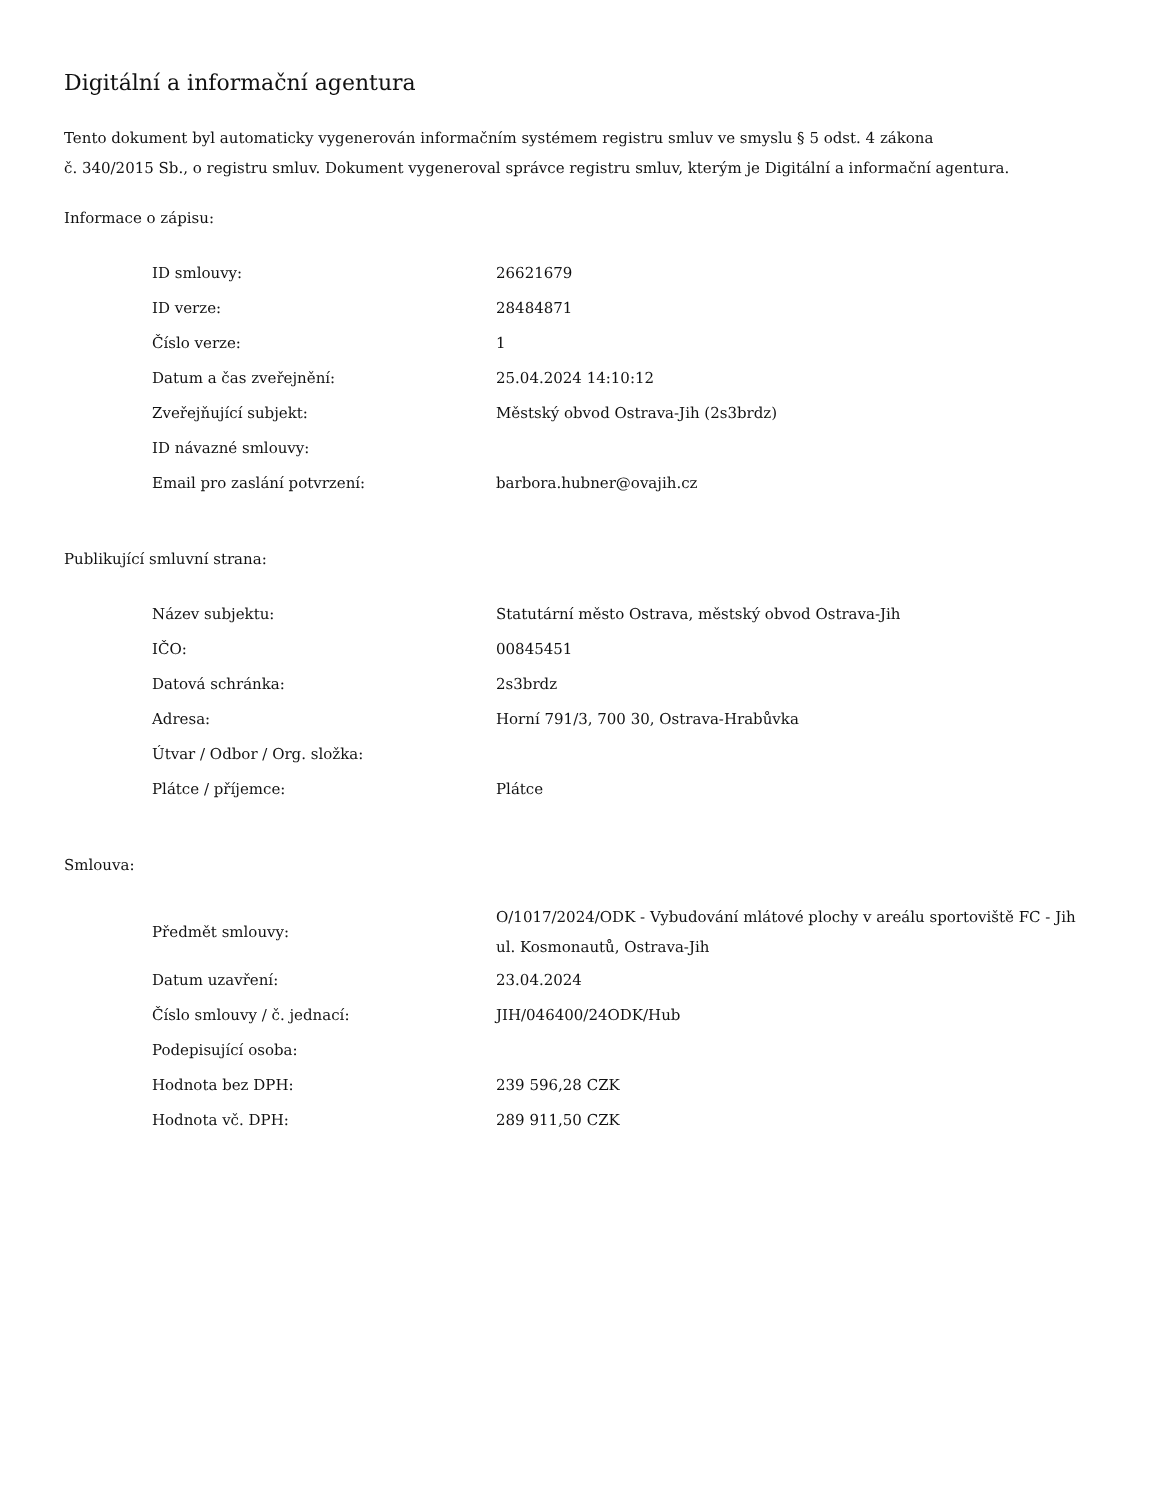Digitální a informační agentura
Tento dokument byl automaticky vygenerován informačním systémem registru smluv ve smyslu § 5 odst. 4 zákona
č. 340/2015 Sb., o registru smluv. Dokument vygeneroval správce registru smluv, kterým je Digitální a informační agentura.
Informace o zápisu:
| ID smlouvy: | 26621679 |
| ID verze: | 28484871 |
| Číslo verze: | 1 |
| Datum a čas zveřejnění: | 25.04.2024 14:10:12 |
| Zveřejňující subjekt: | Městský obvod Ostrava-Jih (2s3brdz) |
| ID návazné smlouvy: | |
| Email pro zaslání potvrzení: | barbora.hubner@ovajih.cz |
Publikující smluvní strana:
| Název subjektu: | Statutární město Ostrava, městský obvod Ostrava-Jih |
| IČO: | 00845451 |
| Datová schránka: | 2s3brdz |
| Adresa: | Horní 791/3, 700 30, Ostrava-Hrabůvka |
| Útvar / Odbor / Org. složka: | |
| Plátce / příjemce: | Plátce |
Smlouva:
| Předmět smlouvy: | O/1017/2024/ODK - Vybudování mlátové plochy v areálu sportoviště FC - Jih ul. Kosmonautů, Ostrava-Jih |
| Datum uzavření: | 23.04.2024 |
| Číslo smlouvy / č. jednací: | JIH/046400/24ODK/Hub |
| Podepisující osoba: | |
| Hodnota bez DPH: | 239 596,28 CZK |
| Hodnota vč. DPH: | 289 911,50 CZK |